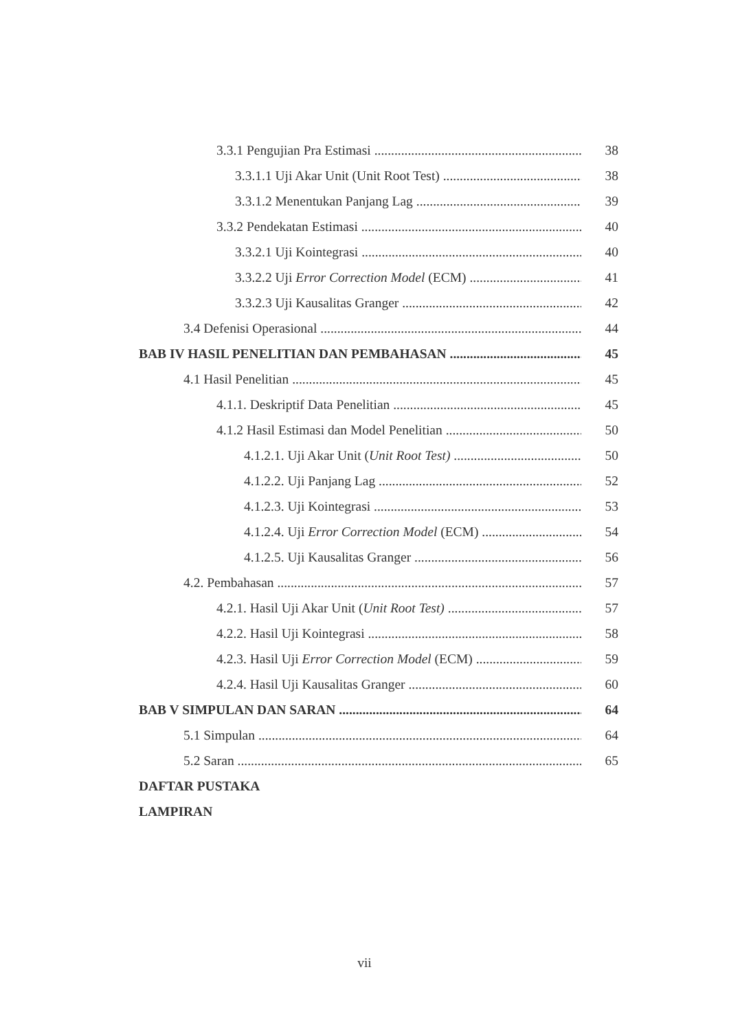3.3.1 Pengujian Pra Estimasi 38
3.3.1.1 Uji Akar Unit (Unit Root Test) 38
3.3.1.2 Menentukan Panjang Lag 39
3.3.2 Pendekatan Estimasi 40
3.3.2.1 Uji Kointegrasi 40
3.3.2.2 Uji Error Correction Model (ECM) 41
3.3.2.3 Uji Kausalitas Granger 42
3.4 Defenisi Operasional 44
BAB IV HASIL PENELITIAN DAN PEMBAHASAN 45
4.1 Hasil Penelitian 45
4.1.1. Deskriptif Data Penelitian 45
4.1.2 Hasil Estimasi dan Model Penelitian 50
4.1.2.1. Uji Akar Unit (Unit Root Test) 50
4.1.2.2. Uji Panjang Lag 52
4.1.2.3. Uji Kointegrasi 53
4.1.2.4. Uji Error Correction Model (ECM) 54
4.1.2.5. Uji Kausalitas Granger 56
4.2. Pembahasan 57
4.2.1. Hasil Uji Akar Unit (Unit Root Test) 57
4.2.2. Hasil Uji Kointegrasi 58
4.2.3. Hasil Uji Error Correction Model (ECM) 59
4.2.4. Hasil Uji Kausalitas Granger 60
BAB V SIMPULAN DAN SARAN 64
5.1 Simpulan 64
5.2 Saran 65
DAFTAR PUSTAKA
LAMPIRAN
vii